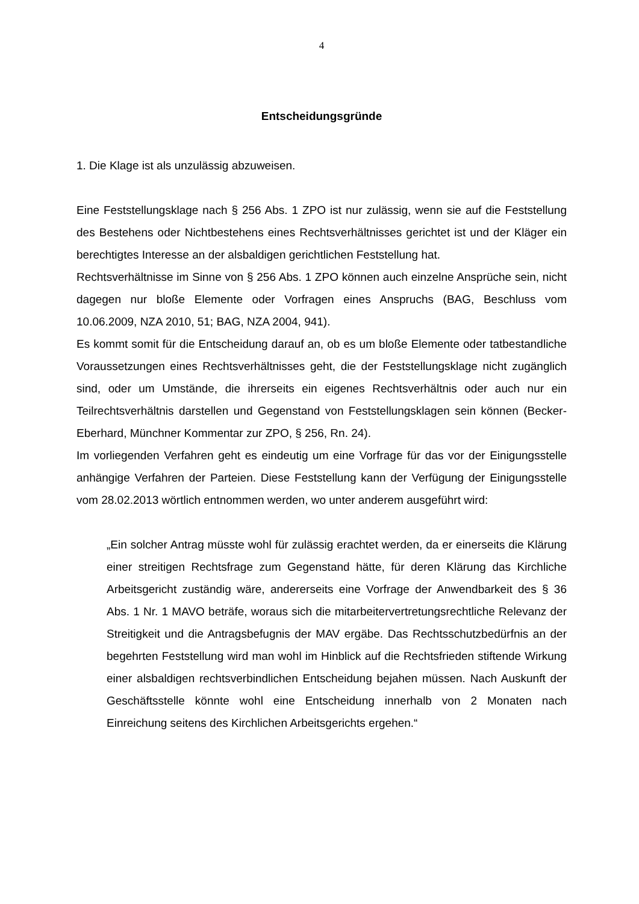4
Entscheidungsgründe
1. Die Klage ist als unzulässig abzuweisen.
Eine Feststellungsklage nach § 256 Abs. 1 ZPO ist nur zulässig, wenn sie auf die Feststellung des Bestehens oder Nichtbestehens eines Rechtsverhältnisses gerichtet ist und der Kläger ein berechtigtes Interesse an der alsbaldigen gerichtlichen Feststellung hat.
Rechtsverhältnisse im Sinne von § 256 Abs. 1 ZPO können auch einzelne Ansprüche sein, nicht dagegen nur bloße Elemente oder Vorfragen eines Anspruchs (BAG, Beschluss vom 10.06.2009, NZA 2010, 51; BAG, NZA 2004, 941).
Es kommt somit für die Entscheidung darauf an, ob es um bloße Elemente oder tatbestandliche Voraussetzungen eines Rechtsverhältnisses geht, die der Feststellungsklage nicht zugänglich sind, oder um Umstände, die ihrerseits ein eigenes Rechtsverhältnis oder auch nur ein Teilrechtsverhältnis darstellen und Gegenstand von Feststellungsklagen sein können (Becker-Eberhard, Münchner Kommentar zur ZPO, § 256, Rn. 24).
Im vorliegenden Verfahren geht es eindeutig um eine Vorfrage für das vor der Einigungsstelle anhängige Verfahren der Parteien. Diese Feststellung kann der Verfügung der Einigungsstelle vom 28.02.2013 wörtlich entnommen werden, wo unter anderem ausgeführt wird:
„Ein solcher Antrag müsste wohl für zulässig erachtet werden, da er einerseits die Klärung einer streitigen Rechtsfrage zum Gegenstand hätte, für deren Klärung das Kirchliche Arbeitsgericht zuständig wäre, andererseits eine Vorfrage der Anwendbarkeit des § 36 Abs. 1 Nr. 1 MAVO beträfe, woraus sich die mitarbeitervertretungsrechtliche Relevanz der Streitigkeit und die Antragsbefugnis der MAV ergäbe. Das Rechtsschutzbedürfnis an der begehrten Feststellung wird man wohl im Hinblick auf die Rechtsfrieden stiftende Wirkung einer alsbaldigen rechtsverbindlichen Entscheidung bejahen müssen. Nach Auskunft der Geschäftsstelle könnte wohl eine Entscheidung innerhalb von 2 Monaten nach Einreichung seitens des Kirchlichen Arbeitsgerichts ergehen.“